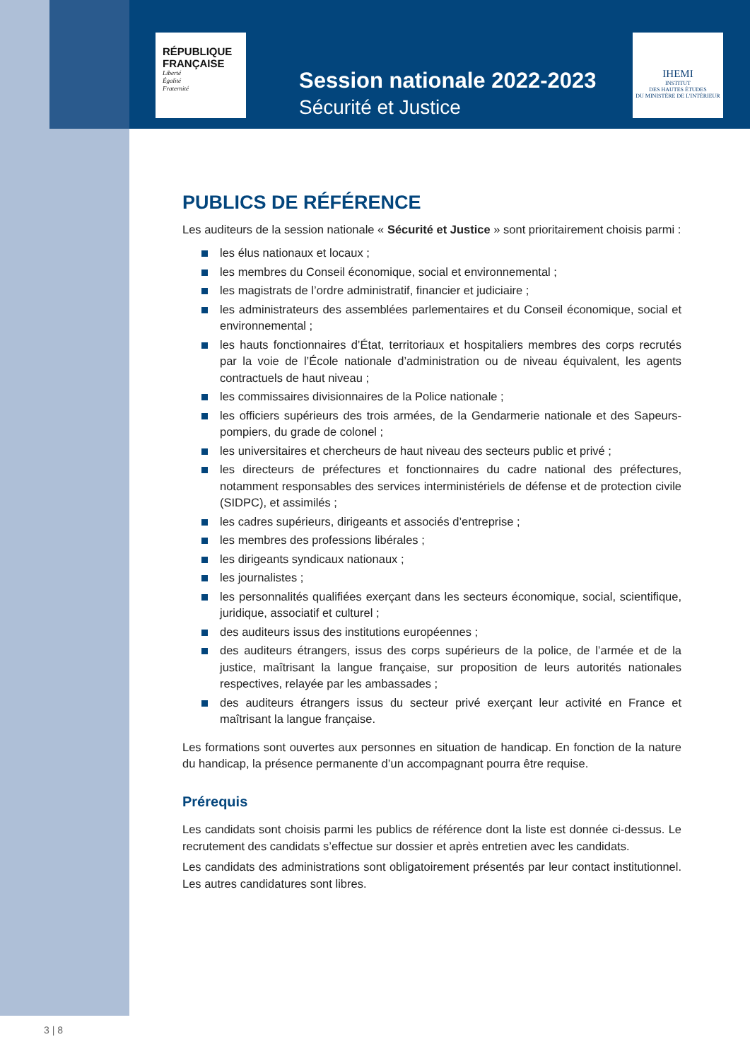RÉPUBLIQUE
FRANÇAISE
Liberté
Égalité
Fraternité
Session nationale 2022-2023
Sécurité et Justice
IHEMI
INSTITUT
DES HAUTES ÉTUDES
DU MINISTÈRE DE L'INTÉRIEUR
PUBLICS DE RÉFÉRENCE
Les auditeurs de la session nationale « Sécurité et Justice » sont prioritairement choisis parmi :
les élus nationaux et locaux ;
les membres du Conseil économique, social et environnemental ;
les magistrats de l’ordre administratif, financier et judiciaire ;
les administrateurs des assemblées parlementaires et du Conseil économique, social et environnemental ;
les hauts fonctionnaires d’État, territoriaux et hospitaliers membres des corps recrutés par la voie de l’École nationale d’administration ou de niveau équivalent, les agents contractuels de haut niveau ;
les commissaires divisionnaires de la Police nationale ;
les officiers supérieurs des trois armées, de la Gendarmerie nationale et des Sapeurs-pompiers, du grade de colonel ;
les universitaires et chercheurs de haut niveau des secteurs public et privé ;
les directeurs de préfectures et fonctionnaires du cadre national des préfectures, notamment responsables des services interministériels de défense et de protection civile (SIDPC), et assimilés ;
les cadres supérieurs, dirigeants et associés d’entreprise ;
les membres des professions libérales ;
les dirigeants syndicaux nationaux ;
les journalistes ;
les personnalités qualifiées exerçant dans les secteurs économique, social, scientifique, juridique, associatif et culturel ;
des auditeurs issus des institutions européennes ;
des auditeurs étrangers, issus des corps supérieurs de la police, de l’armée et de la justice, maîtrisant la langue française, sur proposition de leurs autorités nationales respectives, relayée par les ambassades ;
des auditeurs étrangers issus du secteur privé exerçant leur activité en France et maîtrisant la langue française.
Les formations sont ouvertes aux personnes en situation de handicap. En fonction de la nature du handicap, la présence permanente d’un accompagnant pourra être requise.
Prérequis
Les candidats sont choisis parmi les publics de référence dont la liste est donnée ci-dessus. Le recrutement des candidats s’effectue sur dossier et après entretien avec les candidats.
Les candidats des administrations sont obligatoirement présentés par leur contact institutionnel. Les autres candidatures sont libres.
3 | 8